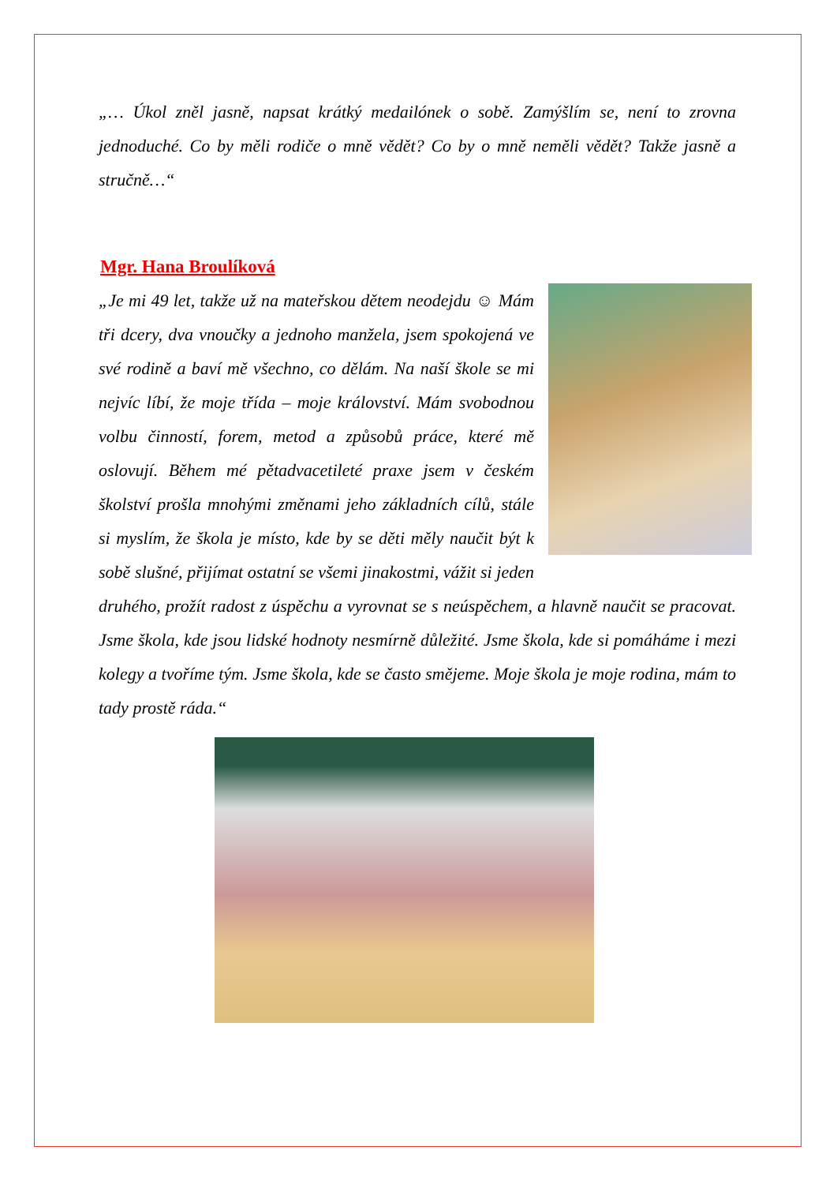„… Úkol zněl jasně, napsat krátký medailónek o sobě. Zamýšlím se, není to zrovna jednoduché. Co by měli rodiče o mně vědět? Co by o mně neměli vědět? Takže jasně a stručně…“
Mgr. Hana Broulíková
„Je mi 49 let, takže už na mateřskou dětem neodejdu ☺ Mám tři dcery, dva vnoučky a jednoho manžela, jsem spokojená ve své rodině a baví mě všechno, co dělám. Na naší škole se mi nejvíc líbí, že moje třída – moje království. Mám svobodnou volbu činností, forem, metod a způsobů práce, které mě oslovují. Během mé pětadvacetileté praxe jsem v českém školství prošla mnohými změnami jeho základních cílů, stále si myslím, že škola je místo, kde by se děti měly naučit být k sobě slušné, přijímat ostatní se všemi jinakostmi, vážit si jeden druhého, prožít radost z úspěchu a vyrovnat se s neúspěchem, a hlavně naučit se pracovat. Jsme škola, kde jsou lidské hodnoty nesmírně důležité. Jsme škola, kde si pomáháme i mezi kolegy a tvoříme tým. Jsme škola, kde se často smějeme. Moje škola je moje rodina, mám to tady prostě ráda.“